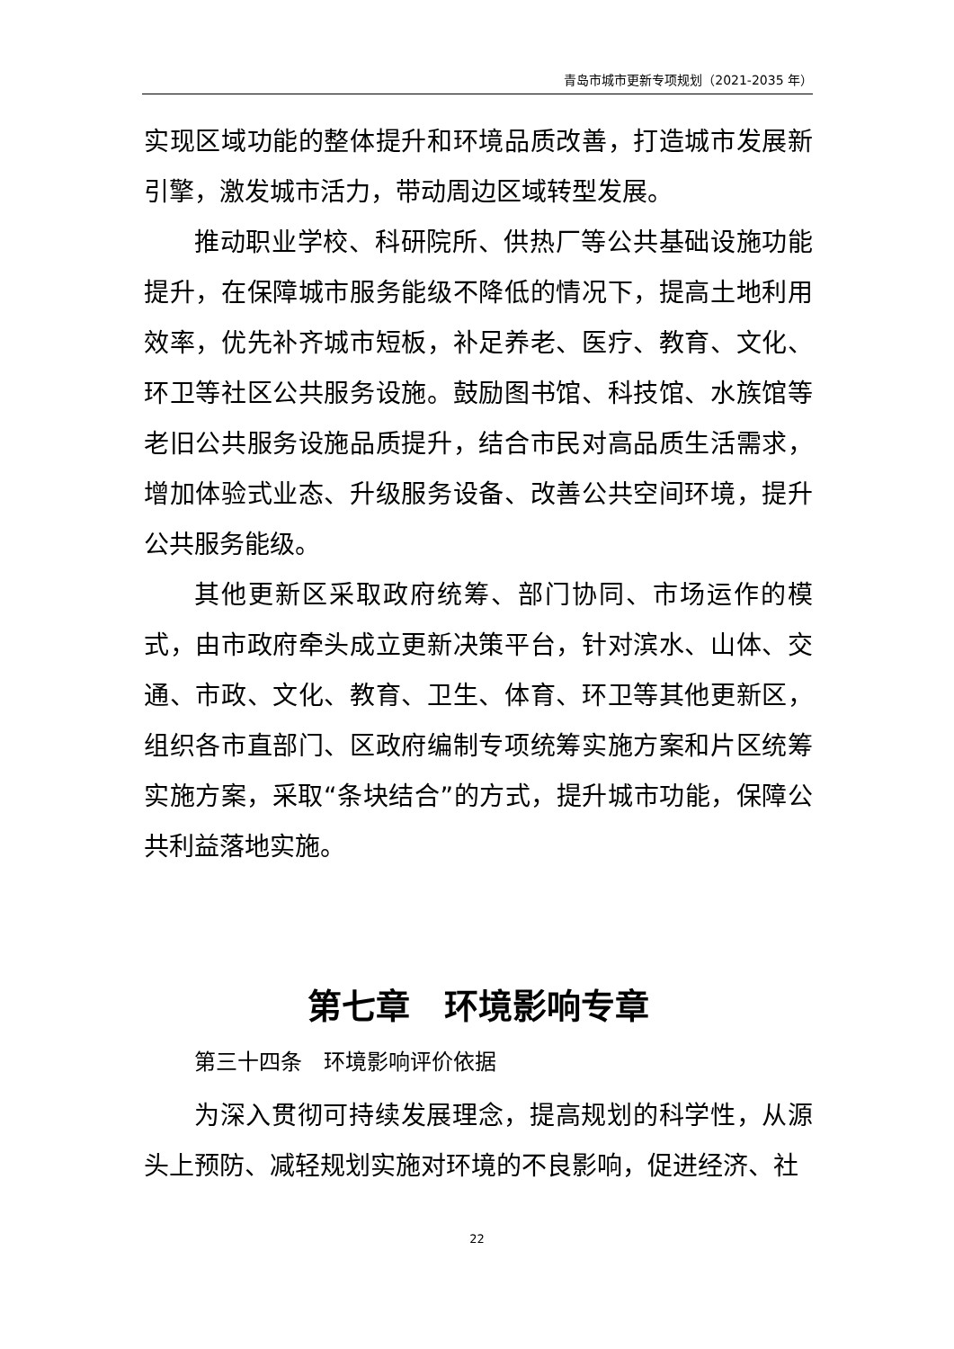青岛市城市更新专项规划（2021-2035 年）
实现区域功能的整体提升和环境品质改善，打造城市发展新引擎，激发城市活力，带动周边区域转型发展。
推动职业学校、科研院所、供热厂等公共基础设施功能提升，在保障城市服务能级不降低的情况下，提高土地利用效率，优先补齐城市短板，补足养老、医疗、教育、文化、环卫等社区公共服务设施。鼓励图书馆、科技馆、水族馆等老旧公共服务设施品质提升，结合市民对高品质生活需求，增加体验式业态、升级服务设备、改善公共空间环境，提升公共服务能级。
其他更新区采取政府统筹、部门协同、市场运作的模式，由市政府牵头成立更新决策平台，针对滨水、山体、交通、市政、文化、教育、卫生、体育、环卫等其他更新区，组织各市直部门、区政府编制专项统筹实施方案和片区统筹实施方案，采取“条块结合”的方式，提升城市功能，保障公共利益落地实施。
第七章　环境影响专章
第三十四条　环境影响评价依据
为深入贯彻可持续发展理念，提高规划的科学性，从源头上预防、减轻规划实施对环境的不良影响，促进经济、社
22